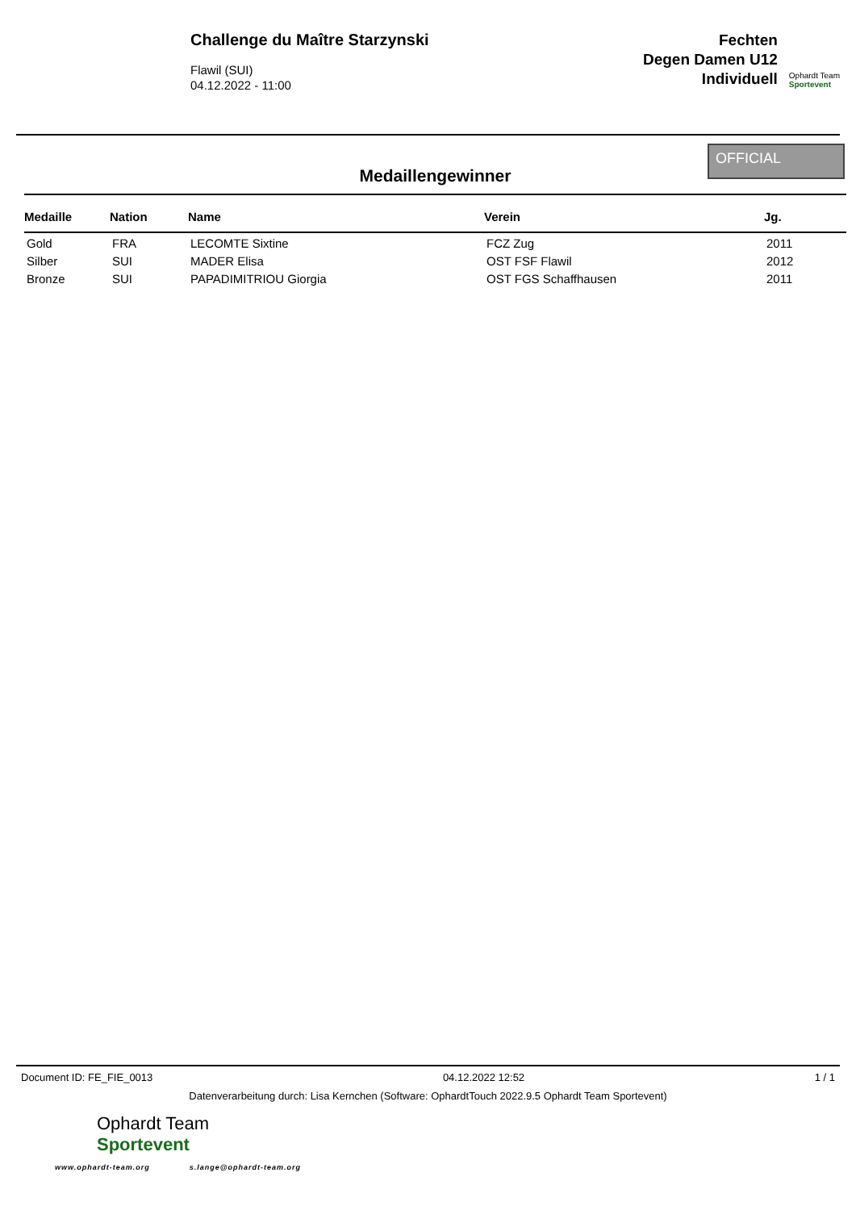Challenge du Maître Starzynski
Flawil (SUI)
04.12.2022 - 11:00
Fechten
Degen Damen U12
Individuell
Ophardt Team
Sportevent
Medaillengewinner
OFFICIAL
| Medaille | Nation | Name | Verein | Jg. |
| --- | --- | --- | --- | --- |
| Gold | FRA | LECOMTE Sixtine | FCZ Zug | 2011 |
| Silber | SUI | MADER Elisa | OST FSF Flawil | 2012 |
| Bronze | SUI | PAPADIMITRIOU Giorgia | OST FGS Schaffhausen | 2011 |
Document ID: FE_FIE_0013 04.12.2022 12:52 1 / 1
Datenverarbeitung durch: Lisa Kernchen (Software: OphardtTouch 2022.9.5 Ophardt Team Sportevent)
Ophardt Team
Sportevent
www.ophardt-team.org s.lange@ophardt-team.org